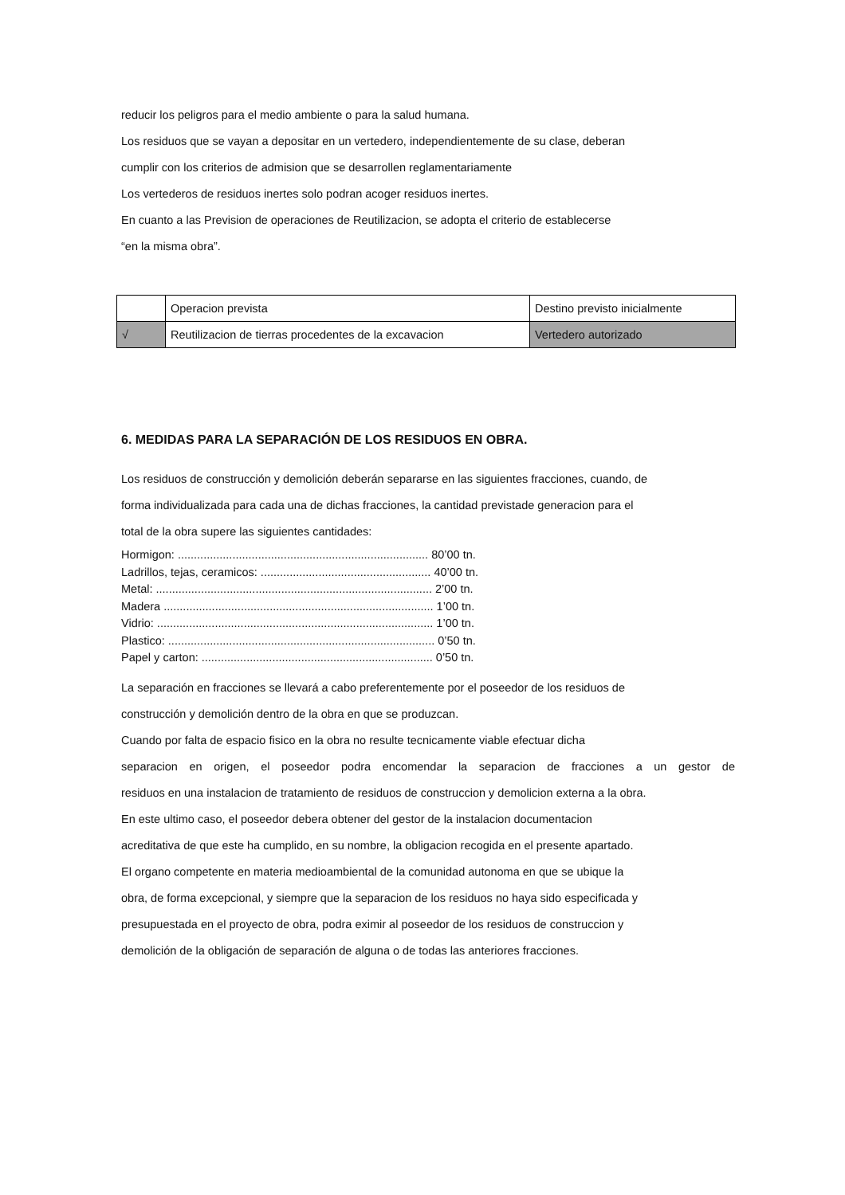reducir los peligros para el medio ambiente o para la salud humana.
Los residuos que se vayan a depositar en un vertedero, independientemente de su clase, deberan
cumplir con los criterios de admision que se desarrollen reglamentariamente
Los vertederos de residuos inertes solo podran acoger residuos inertes.
En cuanto a las Prevision de operaciones de Reutilizacion, se adopta el criterio de establecerse
“en la misma obra”.
| | Operacion prevista | Destino previsto inicialmente |
| √ | Reutilizacion de tierras procedentes de la excavacion | Vertedero autorizado |
6. MEDIDAS PARA LA SEPARACIÓN DE LOS RESIDUOS EN OBRA.
Los residuos de construcción y demolición deberán separarse en las siguientes fracciones, cuando, de
forma individualizada para cada una de dichas fracciones, la cantidad previstade generacion para el
total de la obra supere las siguientes cantidades:
Hormigon: .............................................................................. 80’00 tn.
Ladrillos, tejas, ceramicos: ..................................................... 40’00 tn.
Metal: ...................................................................................... 2’00 tn.
Madera .................................................................................... 1’00 tn.
Vidrio: ...................................................................................... 1’00 tn.
Plastico: ................................................................................... 0’50 tn.
Papel y carton: ........................................................................ 0’50 tn.
La separación en fracciones se llevará a cabo preferentemente por el poseedor de los residuos de
construcción y demolición dentro de la obra en que se produzcan.
Cuando por falta de espacio fisico en la obra no resulte tecnicamente viable efectuar dicha
separacion en origen, el poseedor podra encomendar la separacion de fracciones a un gestor de
residuos en una instalacion de tratamiento de residuos de construccion y demolicion externa a la obra.
En este ultimo caso, el poseedor debera obtener del gestor de la instalacion documentacion
acreditativa de que este ha cumplido, en su nombre, la obligacion recogida en el presente apartado.
El organo competente en materia medioambiental de la comunidad autonoma en que se ubique la
obra, de forma excepcional, y siempre que la separacion de los residuos no haya sido especificada y
presupuestada en el proyecto de obra, podra eximir al poseedor de los residuos de construccion y
demolición de la obligación de separación de alguna o de todas las anteriores fracciones.